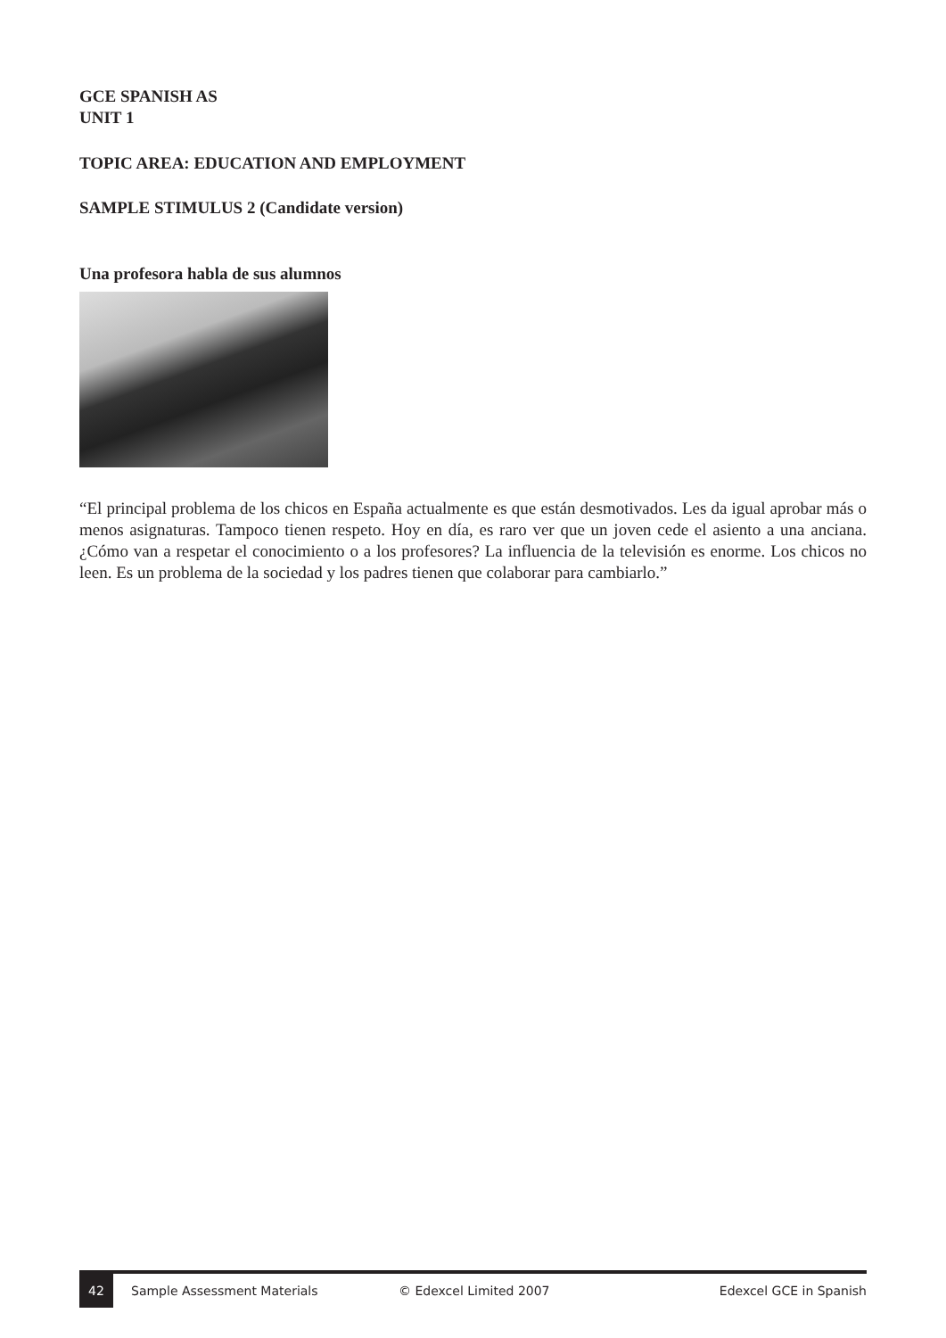GCE SPANISH AS
UNIT 1
TOPIC AREA: EDUCATION AND EMPLOYMENT
SAMPLE STIMULUS 2 (Candidate version)
Una profesora habla de sus alumnos
“El principal problema de los chicos en España actualmente es que están desmotivados. Les da igual aprobar más o menos asignaturas. Tampoco tienen respeto. Hoy en día, es raro ver que un joven cede el asiento a una anciana. ¿Cómo van a respetar el conocimiento o a los profesores? La influencia de la televisión es enorme. Los chicos no leen. Es un problema de la sociedad y los padres tienen que colaborar para cambiarlo.”
42 Sample Assessment Materials © Edexcel Limited 2007 Edexcel GCE in Spanish